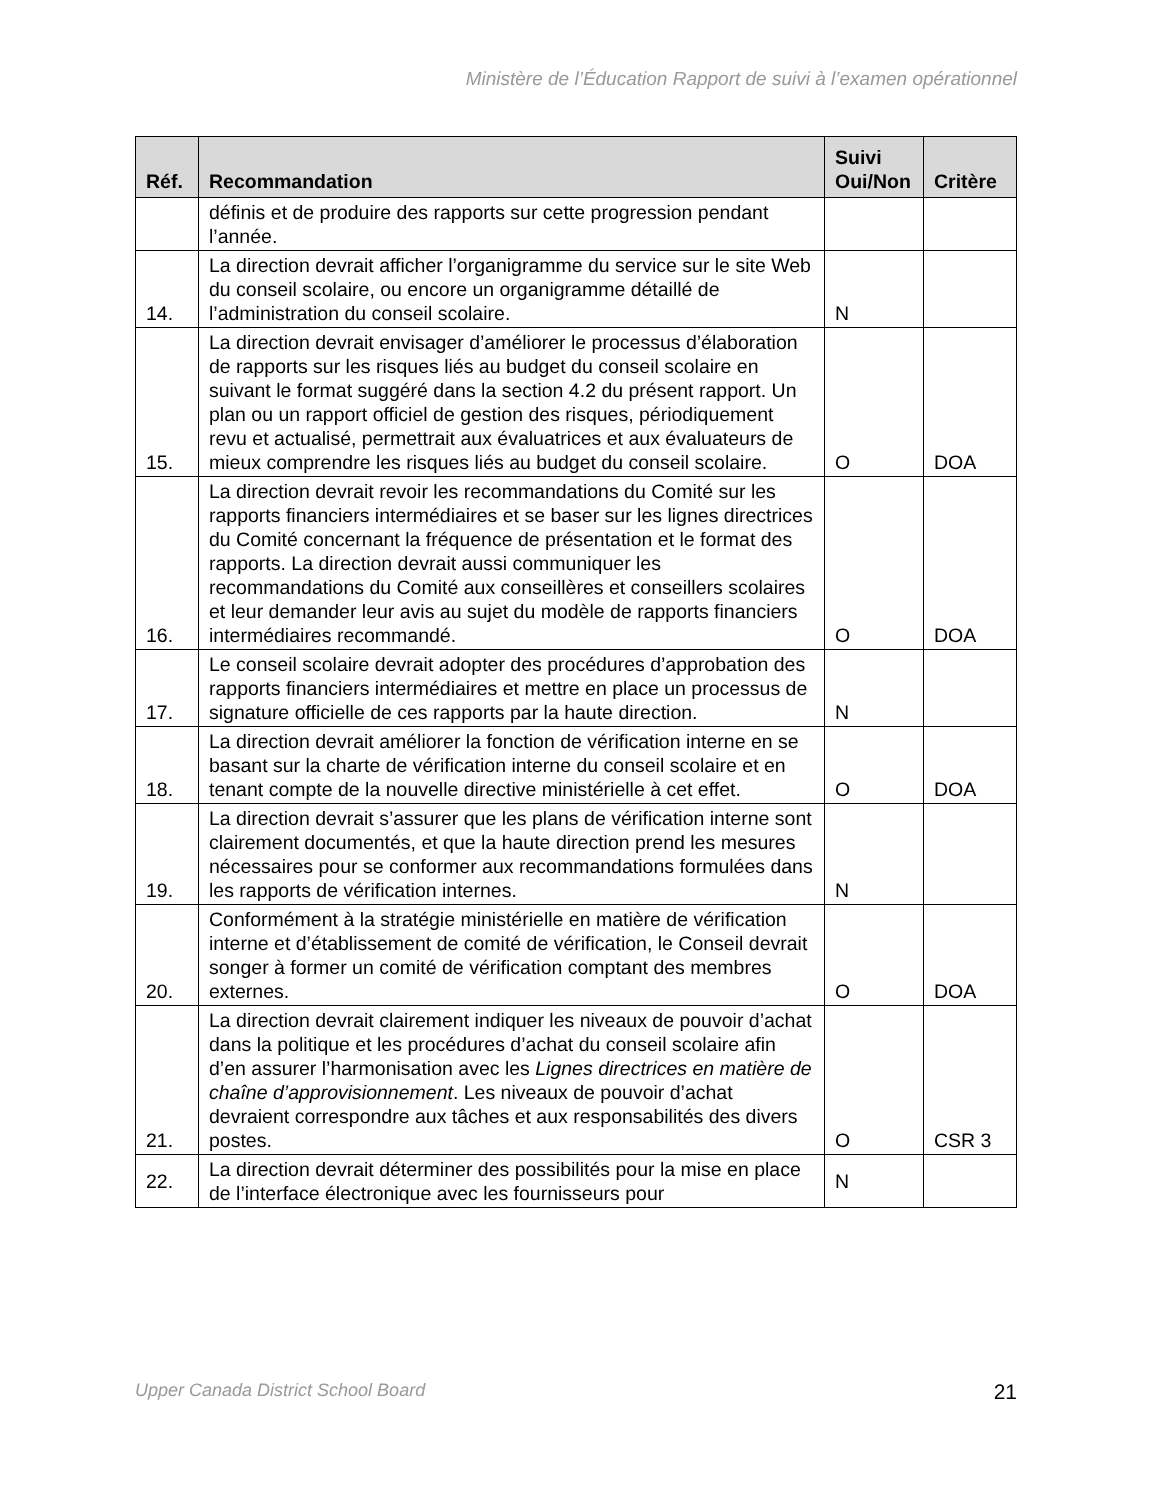Ministère de l’Éducation Rapport de suivi à l’examen opérationnel
| Réf. | Recommandation | Suivi Oui/Non | Critère |
| --- | --- | --- | --- |
| | définis et de produire des rapports sur cette progression pendant l’année. | | |
| 14. | La direction devrait afficher l’organigramme du service sur le site Web du conseil scolaire, ou encore un organigramme détaillé de l’administration du conseil scolaire. | N | |
| 15. | La direction devrait envisager d’améliorer le processus d’élaboration de rapports sur les risques liés au budget du conseil scolaire en suivant le format suggéré dans la section 4.2 du présent rapport. Un plan ou un rapport officiel de gestion des risques, périodiquement revu et actualisé, permettrait aux évaluatrices et aux évaluateurs de mieux comprendre les risques liés au budget du conseil scolaire. | O | DOA |
| 16. | La direction devrait revoir les recommandations du Comité sur les rapports financiers intermédiaires et se baser sur les lignes directrices du Comité concernant la fréquence de présentation et le format des rapports. La direction devrait aussi communiquer les recommandations du Comité aux conseillères et conseillers scolaires et leur demander leur avis au sujet du modèle de rapports financiers intermédiaires recommandé. | O | DOA |
| 17. | Le conseil scolaire devrait adopter des procédures d’approbation des rapports financiers intermédiaires et mettre en place un processus de signature officielle de ces rapports par la haute direction. | N | |
| 18. | La direction devrait améliorer la fonction de vérification interne en se basant sur la charte de vérification interne du conseil scolaire et en tenant compte de la nouvelle directive ministérielle à cet effet. | O | DOA |
| 19. | La direction devrait s’assurer que les plans de vérification interne sont clairement documentés, et que la haute direction prend les mesures nécessaires pour se conformer aux recommandations formulées dans les rapports de vérification internes. | N | |
| 20. | Conformément à la stratégie ministérielle en matière de vérification interne et d’établissement de comité de vérification, le Conseil devrait songer à former un comité de vérification comptant des membres externes. | O | DOA |
| 21. | La direction devrait clairement indiquer les niveaux de pouvoir d’achat dans la politique et les procédures d’achat du conseil scolaire afin d’en assurer l’harmonisation avec les Lignes directrices en matière de chaîne d’approvisionnement . Les niveaux de pouvoir d’achat devraient correspondre aux tâches et aux responsabilités des divers postes. | O | CSR 3 |
| 22. | La direction devrait déterminer des possibilités pour la mise en place de l’interface électronique avec les fournisseurs pour | N | |
Upper Canada District School Board 21